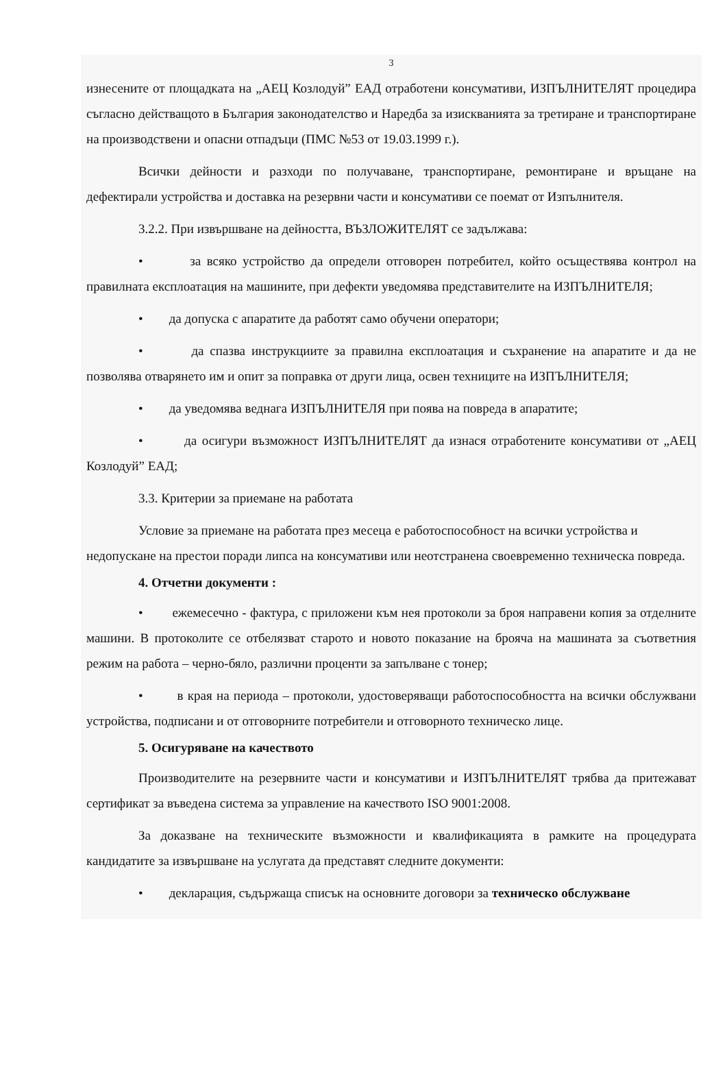3
изнесените от площадката на „АЕЦ Козлодуй” ЕАД отработени консумативи, ИЗПЪЛНИТЕЛЯТ процедира съгласно действащото в България законодателство и Наредба за изискванията за третиране и транспортиране на производствени и опасни отпадъци (ПМС №53 от 19.03.1999 г.).
Всички дейности и разходи по получаване, транспортиране, ремонтиране и връщане на дефектирали устройства и доставка на резервни части и консумативи се поемат от Изпълнителя.
3.2.2. При извършване на дейността, ВЪЗЛОЖИТЕЛЯТ се задължава:
• за всяко устройство да определи отговорен потребител, който осъществява контрол на правилната експлоатация на машините, при дефекти уведомява представителите на ИЗПЪЛНИТЕЛЯ;
• да допуска с апаратите да работят само обучени оператори;
• да спазва инструкциите за правилна експлоатация и съхранение на апаратите и да не позволява отварянето им и опит за поправка от други лица, освен техниците на ИЗПЪЛНИТЕЛЯ;
• да уведомява веднага ИЗПЪЛНИТЕЛЯ при поява на повреда в апаратите;
• да осигури възможност ИЗПЪЛНИТЕЛЯТ да изнася отработените консумативи от „АЕЦ Козлодуй” ЕАД;
3.3. Критерии за приемане на работата
Условие за приемане на работата през месеца е работоспособност на всички устройства и недопускане на престои поради липса на консумативи или неотстранена своевременно техническа повреда.
4. Отчетни документи :
• ежемесечно - фактура, с приложени към нея протоколи за броя направени копия за отделните машини. В протоколите се отбелязват старото и новото показание на брояча на машината за съответния режим на работа – черно-бяло, различни проценти за запълване с тонер;
• в края на периода – протоколи, удостоверяващи работоспособността на всички обслужвани устройства, подписани и от отговорните потребители и отговорното техническо лице.
5. Осигуряване на качеството
Производителите на резервните части и консумативи и ИЗПЪЛНИТЕЛЯТ трябва да притежават сертификат за въведена система за управление на качеството ISO 9001:2008.
За доказване на техническите възможности и квалификацията в рамките на процедурата кандидатите за извършване на услугата да представят следните документи:
• декларация, съдържаща списък на основните договори за техническо обслужване